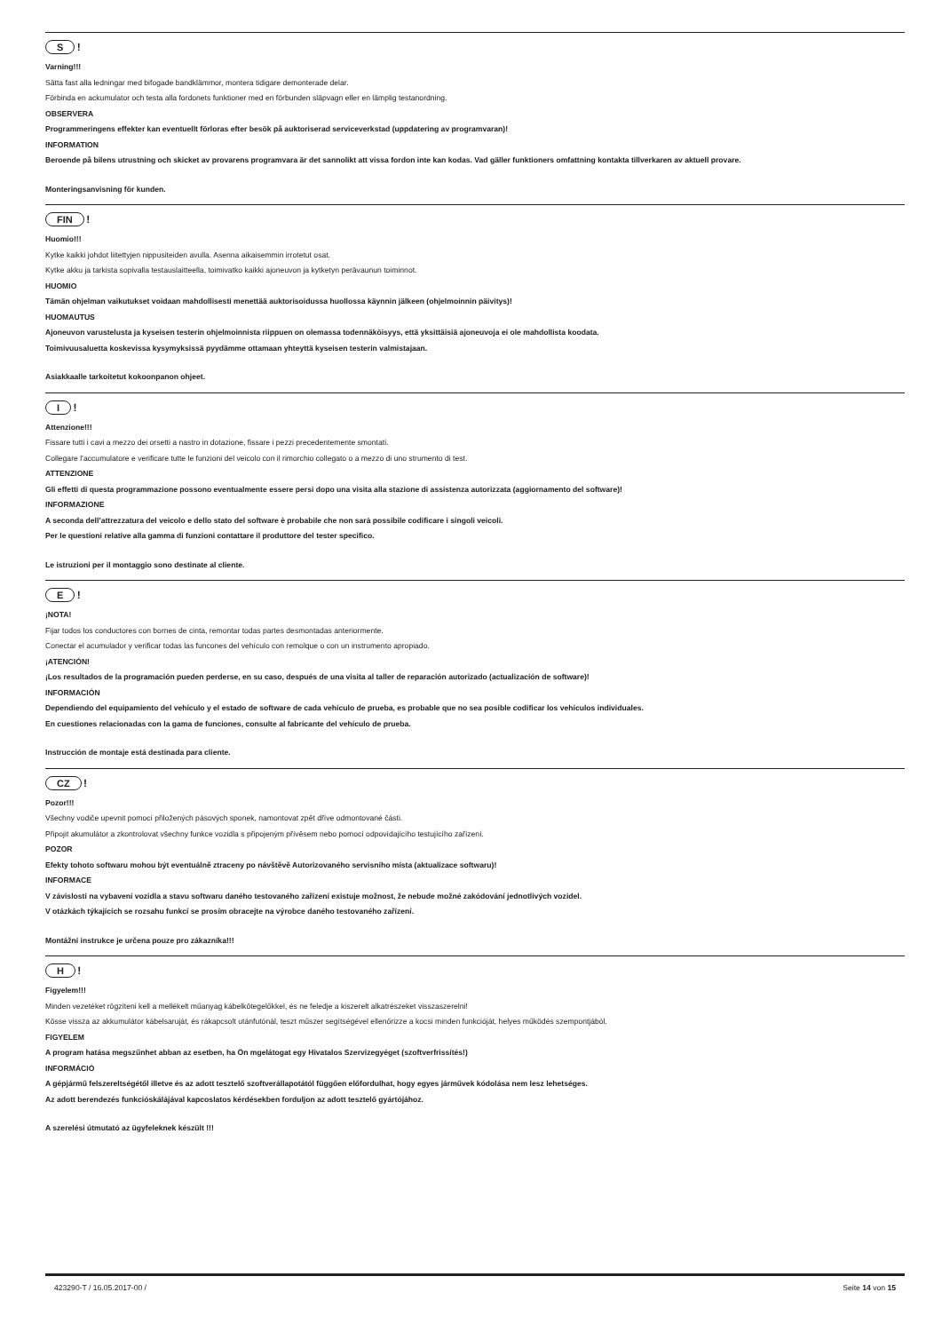S !
Varning!!!
Sätta fast alla ledningar med bifogade bandklämmor, montera tidigare demonterade delar.
Förbinda en ackumulator och testa alla fordonets funktioner med en förbunden släpvagn eller en lämplig testanordning.
OBSERVERA
Programmeringens effekter kan eventuellt förloras efter besök på auktoriserad serviceverkstad (uppdatering av programvaran)!
INFORMATION
Beroende på bilens utrustning och skicket av provarens programvara är det sannolikt att vissa fordon inte kan kodas. Vad gäller funktioners omfattning kontakta tillverkaren av aktuell provare.
Monteringsanvisning för kunden.
FIN !
Huomio!!!
Kytke kaikki johdot liitettyjen nippusiteiden avulla. Asenna aikaisemmin irrotetut osat.
Kytke akku ja tarkista sopivalla testauslaitteella, toimivatko kaikki ajoneuvon ja kytketyn perävaunun toiminnot.
HUOMIO
Tämän ohjelman vaikutukset voidaan mahdollisesti menettää auktorisoidussa huollossa käynnin jälkeen (ohjelmoinnin päivitys)!
HUOMAUTUS
Ajoneuvon varustelusta ja kyseisen testerin ohjelmoinnista riippuen on olemassa todennäköisyys, että yksittäisiä ajoneuvoja ei ole mahdollista koodata.
Toimivuusaluetta koskevissa kysymyksissä pyydämme ottamaan yhteyttä kyseisen testerin valmistajaan.
Asiakkaalle tarkoitetut kokoonpanon ohjeet.
I !
Attenzione!!!
Fissare tutti i cavi a mezzo dei orsetti a nastro in dotazione, fissare i pezzi precedentemente smontati.
Collegare l’accumulatore e verificare tutte le funzioni del veicolo con il rimorchio collegato o a mezzo di uno strumento di test.
ATTENZIONE
Gli effetti di questa programmazione possono eventualmente essere persi dopo una visita alla stazione di assistenza autorizzata (aggiornamento del software)!
INFORMAZIONE
A seconda dell’attrezzatura del veicolo e dello stato del software è probabile che non sarà possibile codificare i singoli veicoli.
Per le questioni relative alla gamma di funzioni contattare il produttore del tester specifico.
Le istruzioni per il montaggio sono destinate al cliente.
E !
¡NOTA!
Fijar todos los conductores con bornes de cinta, remontar todas partes desmontadas anteriormente.
Conectar el acumulador y verificar todas las funcones del vehículo con remolque o con un instrumento apropiado.
¡ATENCIÓN!
¡Los resultados de la programación pueden perderse, en su caso, después de una visita al taller de reparación autorizado (actualización de software)!
INFORMACIÓN
Dependiendo del equipamiento del vehículo y el estado de software de cada vehículo de prueba, es probable que no sea posible codificar los vehículos individuales.
En cuestiones relacionadas con la gama de funciones, consulte al fabricante del vehículo de prueba.
Instrucción de montaje está destinada para cliente.
CZ !
Pozor!!!
Všechny vodiče upevnit pomocí přiložených pásových sponek, namontovat zpět dříve odmontované části.
Připojit akumulátor a zkontrolovat všechny funkce vozidla s připojeným přívěsem nebo pomocí odpovídajícího testujícího zařízení.
POZOR
Efekty tohoto softwaru mohou být eventuálně ztraceny po návštěvě Autorizovaného servisního místa (aktualizace softwaru)!
INFORMACE
V závislosti na vybavení vozidla a stavu softwaru daného testovaného zařízení existuje možnost, že nebude možné zakódování jednotlivých vozidel.
V otázkách týkajících se rozsahu funkcí se prosím obracejte na výrobce daného testovaného zařízení.
Montážní instrukce je určena pouze pro zákazníka!!!
H !
Figyelem!!!
Minden vezetéket rögzíteni kell a mellékelt műanyag kábelkötegelőkkel, és ne feledje a kiszerelt alkatrészeket visszaszerelni!
Kösse vissza az akkumulátor kábelsaruját, és rákapcsolt utánfutónál, teszt műszer segítségével ellenőrizze a kocsi minden funkcióját, helyes működés szempontjából.
FIGYELEM
A program hatása megszűnhet abban az esetben, ha Ön mgelátogat egy Hivatalos Szervizegyéget (szoftverfrissítés!)
INFORMÁCIÓ
A gépjármű felszereltségétől illetve és az adott tesztelő szoftverállapotától függően előfordulhat, hogy egyes járművek kódolása nem lesz lehetséges.
Az adott berendezés funkcióskálájával kapcoslatos kérdésekben forduljon az adott tesztelő gyártójához.
A szerelési útmutató az ügyfeleknek készült !!!
423290-T / 16.05.2017-00 / Seite 14 von 15